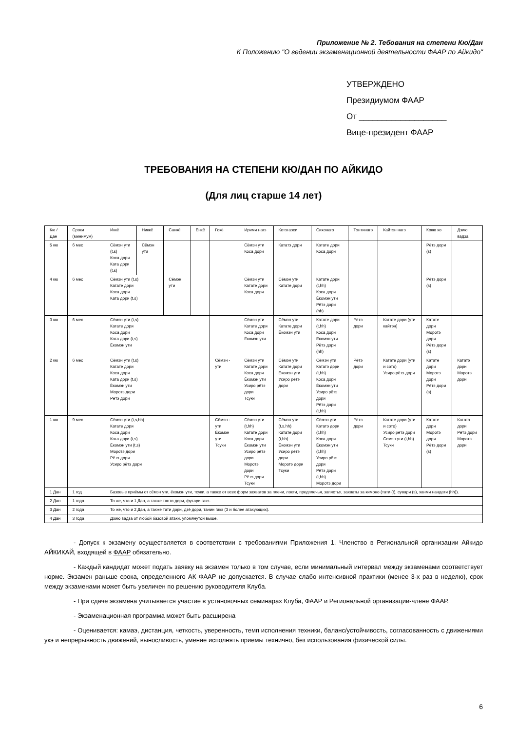Приложение № 2. Тебования на степени Кю/Дан
К Положению "О ведении экзаменационной деятельности ФААР по Айкидо"
УТВЕРЖДЕНО
Президиумом ФААР
От ___________________
Вице-президент ФААР
ТРЕБОВАНИЯ НА СТЕПЕНИ КЮ/ДАН ПО АЙКИДО
(Для лиц старше 14 лет)
| Кю / Дан | Сроки (минимум) | Иккё | Никкё | Санкё | Ёнкё | Гокё | Ирими нагэ | Котэгаэси | Сихонагэ | Тэнтинагэ | Кайтэн нагэ | Кокю хо | Дзию вадза |
| 5 кю | 6 мес | Сёмэн ути (t,s) Коса дори Ката дори (t,s) | Сёмэн ути | | | | Сёмэн ути Коса дори | Кататэ дори | Катате дори Коса дори | | | Рётэ дори (s) | |
| 4 кю | 6 мес | Сёмэн ути (t,s) Катате дори Коса дори Ката дори (t,s) | | Сёмэн ути | | | Сёмэн ути Катате дори Коса дори | Сёмэн ути Катате дори | Катате дори (t,hh) Коса дори Ёкомэн ути Рётэ дори (hh) | | | Рётэ дори (s) | |
| 3 кю | 6 мес | Сёмэн ути (t,s) Катате дори Коса дори Ката дори (t,s) Ёкомэн ути | | | | | Сёмэн ути Катате дори Коса дори Ёкомэн ути | Сёмэн ути Катате дори Ёкомэн ути | Катате дори (t,hh) Коса дори Ёкомэн ути Рётэ дори (hh) | Рётэ дори | Катате дори (ути кайтэн) | Катате дори Моротэ дори Рётэ дори (s) | |
| 2 кю | 6 мес | Сёмэн ути (t,s) Катате дори Коса дори Ката дори (t,s) Ёкомэн ути Моротэ дори Рётэ дори | | | | Сёмэн - ути | Сёмэн ути Катате дори Коса дори Ёкомэн ути Усиро рётэ дори Тсуки | Сёмэн ути Катате дори Ёкомэн ути Усиро рётэ дори | Сёмэн ути Кататэ дори (t,hh) Коса дори Ёкомэн ути Усиро рётэ дори Рётэ дори (t,hh) | Рётэ дори | Катате дори (ути и сото) Усиро рётэ дори | Катате дори Моротэ дори Рётэ дори (s) | Кататэ дори Моротэ дори |
| 1 кю | 9 мес | Сёмэн ути (t,s,hh) Катате дори Коса дори Ката дори (t,s) Ёкомэн ути (t,s) Моротэ дори Рётэ дори Усиро рётэ дори | | | | Сёмэн - ути Ёкомэн ути Тсуки | Сёмэн ути (t,hh) Катате дори Коса дори Ёкомэн ути Усиро рётэ дори Моротэ дори Рётэ дори Тсуки | Сёмэн ути (t,s,hh) Катате дори (t,hh) Ёкомэн ути Усиро рётэ дори Моротэ дори Тсуки | Сёмэн ути Кататэ дори (t,hh) Коса дори Ёкомэн ути (t,hh) Усиро рётэ дори Рётэ дори (t,hh) Моротэ дори | Рётэ дори | Катате дори (ути и сото) Усиро рётэ дори Семэн ути (t,hh) Тсуки | Катате дори Моротэ дори Рётэ дори (s) | Кататэ дори Рётэ дори Моротэ дори |
| 1 Дан | 1 год | Базовые приёмы от сёмэн ути, ёкомэн ути, тсуки, а также от всех форм захватов за плечи, локти, предплечья, запястья, захваты за кимоно (тати (t), сувари (s), ханми нандати (hh)). | | | | | | | | | | | |
| 2 Дан | 1 года | То же, что и 1 Дан, а также танто дори, футари гакэ. | | | | | | | | | | | |
| 3 Дан | 2 года | То же, что и 2 Дан, а также тати дори, дзё дори, танин гакэ (3 и более атакующих). | | | | | | | | | | | |
| 4 Дан | 3 года | Дзию вадза от любой базовой атаки, упомянутой выше. | | | | | | | | | | | |
- Допуск к экзамену осуществляется в соответствии с требованиями Приложения 1. Членство в Региональной организации Айкидо АЙКИКАЙ, входящей в ФААР обязательно.
- Каждый кандидат может подать заявку на экзамен только в том случае, если минимальный интервал между экзаменами соответствует норме. Экзамен раньше срока, определенного АК ФААР не допускается. В случае слабо интенсивной практики (менее 3-х раз в неделю), срок между экзаменами может быть увеличен по решению руководителя Клуба.
- При сдаче экзамена учитывается участие в установочных семинарах Клуба, ФААР и Региональной организации-члене ФААР.
- Экзаменационная программа может быть расширена
- Оценивается: камаэ, дистанция, четкость, уверенность, темп исполнения техники, баланс/устойчивость, согласованность с движениями укэ и непрерывность движений, выносливость, умение исполнять приемы технично, без использования физической силы.
6